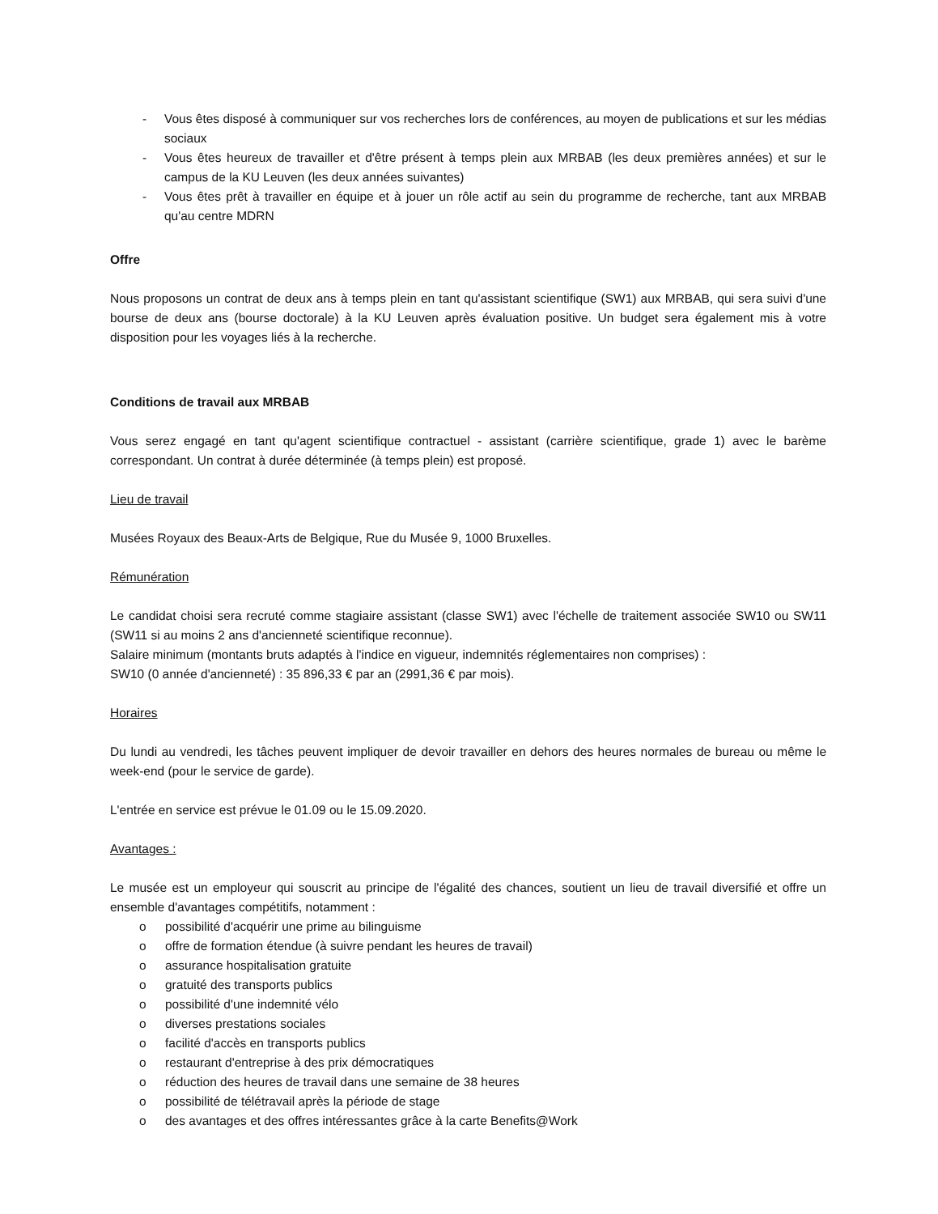- Vous êtes disposé à communiquer sur vos recherches lors de conférences, au moyen de publications et sur les médias sociaux
- Vous êtes heureux de travailler et d'être présent à temps plein aux MRBAB (les deux premières années) et sur le campus de la KU Leuven (les deux années suivantes)
- Vous êtes prêt à travailler en équipe et à jouer un rôle actif au sein du programme de recherche, tant aux MRBAB qu'au centre MDRN
Offre
Nous proposons un contrat de deux ans à temps plein en tant qu'assistant scientifique (SW1) aux MRBAB, qui sera suivi d'une bourse de deux ans (bourse doctorale) à la KU Leuven après évaluation positive. Un budget sera également mis à votre disposition pour les voyages liés à la recherche.
Conditions de travail aux MRBAB
Vous serez engagé en tant qu'agent scientifique contractuel - assistant (carrière scientifique, grade 1) avec le barème correspondant. Un contrat à durée déterminée (à temps plein) est proposé.
Lieu de travail
Musées Royaux des Beaux-Arts de Belgique, Rue du Musée 9, 1000 Bruxelles.
Rémunération
Le candidat choisi sera recruté comme stagiaire assistant (classe SW1) avec l'échelle de traitement associée SW10 ou SW11 (SW11 si au moins 2 ans d'ancienneté scientifique reconnue).
Salaire minimum (montants bruts adaptés à l'indice en vigueur, indemnités réglementaires non comprises) :
SW10 (0 année d'ancienneté) : 35 896,33 € par an (2991,36 € par mois).
Horaires
Du lundi au vendredi, les tâches peuvent impliquer de devoir travailler en dehors des heures normales de bureau ou même le week-end (pour le service de garde).
L'entrée en service est prévue le 01.09 ou le 15.09.2020.
Avantages :
Le musée est un employeur qui souscrit au principe de l'égalité des chances, soutient un lieu de travail diversifié et offre un ensemble d'avantages compétitifs, notamment :
o possibilité d'acquérir une prime au bilinguisme
o offre de formation étendue (à suivre pendant les heures de travail)
o assurance hospitalisation gratuite
o gratuité des transports publics
o possibilité d'une indemnité vélo
o diverses prestations sociales
o facilité d'accès en transports publics
o restaurant d'entreprise à des prix démocratiques
o réduction des heures de travail dans une semaine de 38 heures
o possibilité de télétravail après la période de stage
o des avantages et des offres intéressantes grâce à la carte Benefits@Work